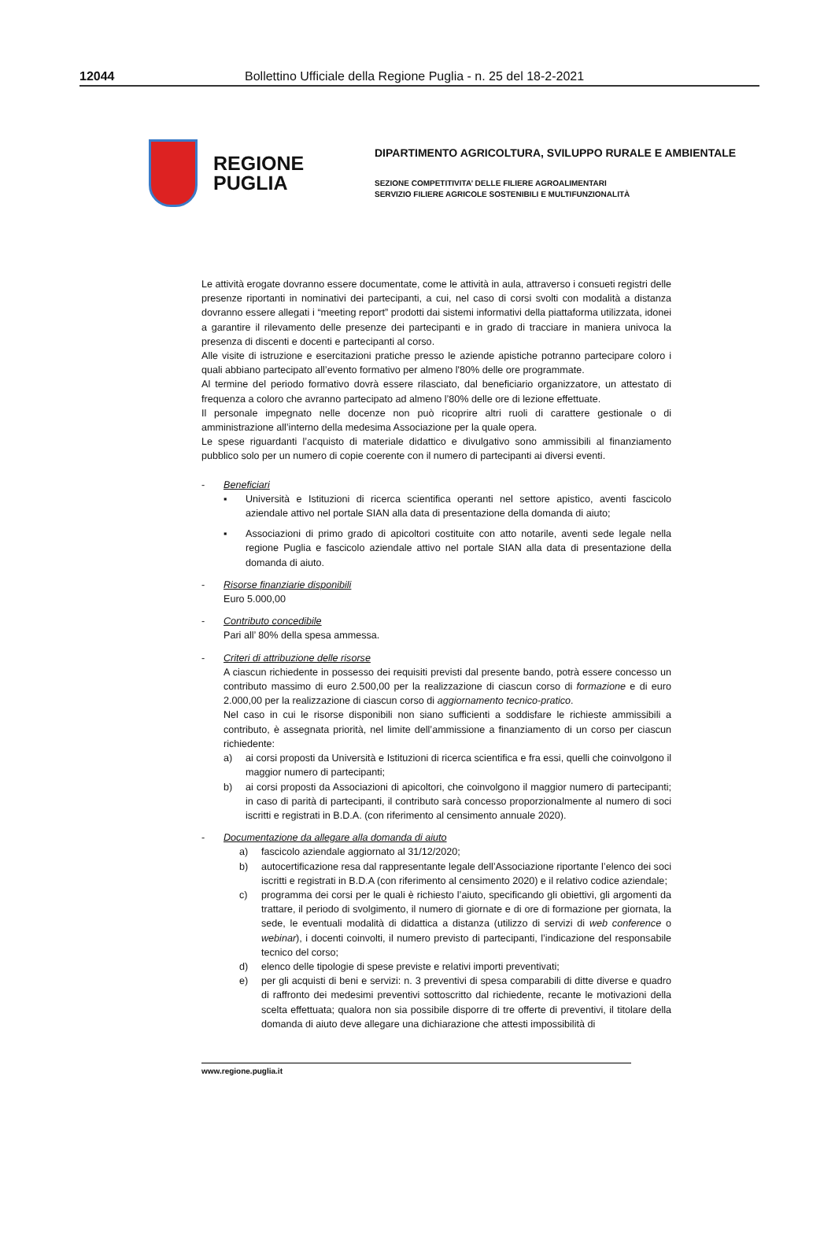12044 Bollettino Ufficiale della Regione Puglia - n. 25 del 18-2-2021
REGIONE
PUGLIA
DIPARTIMENTO AGRICOLTURA, SVILUPPO RURALE E AMBIENTALE
SEZIONE COMPETITIVITA’ DELLE FILIERE AGROALIMENTARI
SERVIZIO FILIERE AGRICOLE SOSTENIBILI E MULTIFUNZIONALITÀ
Le attività erogate dovranno essere documentate, come le attività in aula, attraverso i consueti registri delle presenze riportanti in nominativi dei partecipanti, a cui, nel caso di corsi svolti con modalità a distanza dovranno essere allegati i “meeting report” prodotti dai sistemi informativi della piattaforma utilizzata, idonei a garantire il rilevamento delle presenze dei partecipanti e in grado di tracciare in maniera univoca la presenza di discenti e docenti e partecipanti al corso.
Alle visite di istruzione e esercitazioni pratiche presso le aziende apistiche potranno partecipare coloro i quali abbiano partecipato all’evento formativo per almeno l'80% delle ore programmate.
Al termine del periodo formativo dovrà essere rilasciato, dal beneficiario organizzatore, un attestato di frequenza a coloro che avranno partecipato ad almeno l’80% delle ore di lezione effettuate.
Il personale impegnato nelle docenze non può ricoprire altri ruoli di carattere gestionale o di amministrazione all’interno della medesima Associazione per la quale opera.
Le spese riguardanti l’acquisto di materiale didattico e divulgativo sono ammissibili al finanziamento pubblico solo per un numero di copie coerente con il numero di partecipanti ai diversi eventi.
- Beneficiari
▪ Università e Istituzioni di ricerca scientifica operanti nel settore apistico, aventi fascicolo aziendale attivo nel portale SIAN alla data di presentazione della domanda di aiuto;
▪ Associazioni di primo grado di apicoltori costituite con atto notarile, aventi sede legale nella regione Puglia e fascicolo aziendale attivo nel portale SIAN alla data di presentazione della domanda di aiuto.
- Risorse finanziarie disponibili
Euro 5.000,00
- Contributo concedibile
Pari all’ 80% della spesa ammessa.
- Criteri di attribuzione delle risorse
A ciascun richiedente in possesso dei requisiti previsti dal presente bando, potrà essere concesso un contributo massimo di euro 2.500,00 per la realizzazione di ciascun corso di formazione e di euro 2.000,00 per la realizzazione di ciascun corso di aggiornamento tecnico-pratico.
Nel caso in cui le risorse disponibili non siano sufficienti a soddisfare le richieste ammissibili a contributo, è assegnata priorità, nel limite dell’ammissione a finanziamento di un corso per ciascun richiedente:
a) ai corsi proposti da Università e Istituzioni di ricerca scientifica e fra essi, quelli che coinvolgono il maggior numero di partecipanti;
b) ai corsi proposti da Associazioni di apicoltori, che coinvolgono il maggior numero di partecipanti; in caso di parità di partecipanti, il contributo sarà concesso proporzionalmente al numero di soci iscritti e registrati in B.D.A. (con riferimento al censimento annuale 2020).
- Documentazione da allegare alla domanda di aiuto
a) fascicolo aziendale aggiornato al 31/12/2020;
b) autocertificazione resa dal rappresentante legale dell’Associazione riportante l’elenco dei soci iscritti e registrati in B.D.A (con riferimento al censimento 2020) e il relativo codice aziendale;
c) programma dei corsi per le quali è richiesto l’aiuto, specificando gli obiettivi, gli argomenti da trattare, il periodo di svolgimento, il numero di giornate e di ore di formazione per giornata, la sede, le eventuali modalità di didattica a distanza (utilizzo di servizi di web conference o webinar), i docenti coinvolti, il numero previsto di partecipanti, l’indicazione del responsabile tecnico del corso;
d) elenco delle tipologie di spese previste e relativi importi preventivati;
e) per gli acquisti di beni e servizi: n. 3 preventivi di spesa comparabili di ditte diverse e quadro di raffronto dei medesimi preventivi sottoscritto dal richiedente, recante le motivazioni della scelta effettuata; qualora non sia possibile disporre di tre offerte di preventivi, il titolare della domanda di aiuto deve allegare una dichiarazione che attesti impossibilità di
www.regione.puglia.it